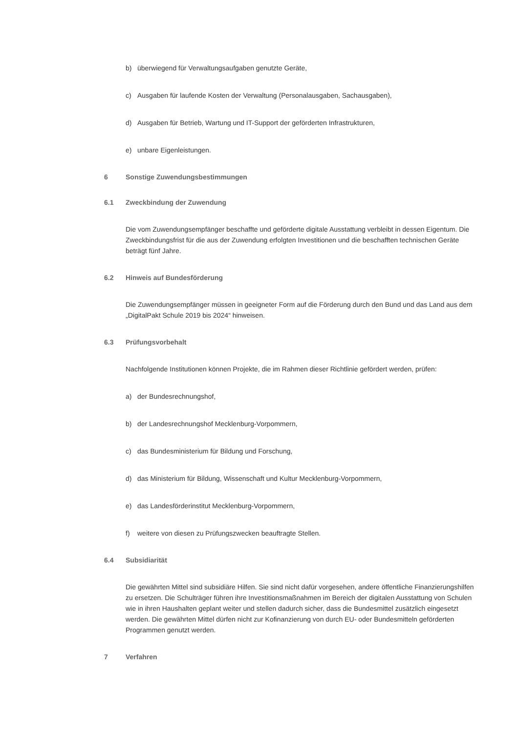b) überwiegend für Verwaltungsaufgaben genutzte Geräte,
c) Ausgaben für laufende Kosten der Verwaltung (Personalausgaben, Sachausgaben),
d) Ausgaben für Betrieb, Wartung und IT-Support der geförderten Infrastrukturen,
e) unbare Eigenleistungen.
6 Sonstige Zuwendungsbestimmungen
6.1 Zweckbindung der Zuwendung
Die vom Zuwendungsempfänger beschaffte und geförderte digitale Ausstattung verbleibt in dessen Eigentum. Die Zweckbindungsfrist für die aus der Zuwendung erfolgten Investitionen und die beschafften technischen Geräte beträgt fünf Jahre.
6.2 Hinweis auf Bundesförderung
Die Zuwendungsempfänger müssen in geeigneter Form auf die Förderung durch den Bund und das Land aus dem „DigitalPakt Schule 2019 bis 2024“ hinweisen.
6.3 Prüfungsvorbehalt
Nachfolgende Institutionen können Projekte, die im Rahmen dieser Richtlinie gefördert werden, prüfen:
a) der Bundesrechnungshof,
b) der Landesrechnungshof Mecklenburg-Vorpommern,
c) das Bundesministerium für Bildung und Forschung,
d) das Ministerium für Bildung, Wissenschaft und Kultur Mecklenburg-Vorpommern,
e) das Landesförderinstitut Mecklenburg-Vorpommern,
f) weitere von diesen zu Prüfungszwecken beauftragte Stellen.
6.4 Subsidiarität
Die gewährten Mittel sind subsidiäre Hilfen. Sie sind nicht dafür vorgesehen, andere öffentliche Finanzierungshilfen zu ersetzen. Die Schulträger führen ihre Investitionsmaßnahmen im Bereich der digitalen Ausstattung von Schulen wie in ihren Haushalten geplant weiter und stellen dadurch sicher, dass die Bundesmittel zusätzlich eingesetzt werden. Die gewährten Mittel dürfen nicht zur Kofinanzierung von durch EU- oder Bundesmitteln geförderten Programmen genutzt werden.
7 Verfahren